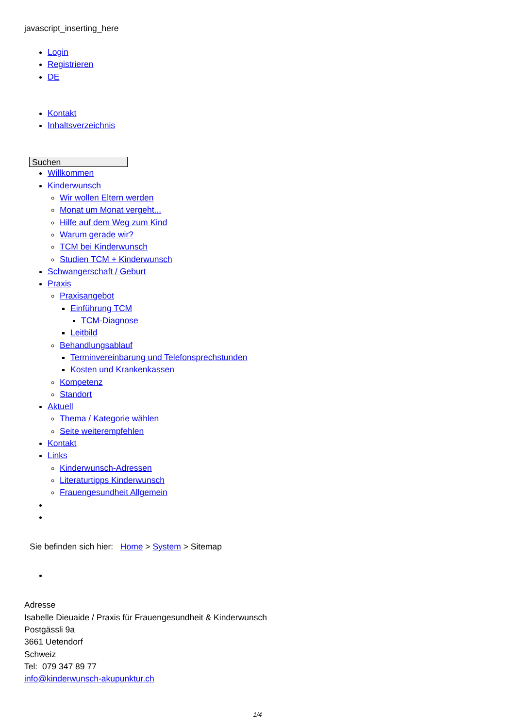javascript_inserting_here
Login
Registrieren
DE
Kontakt
Inhaltsverzeichnis
Suchen
Willkommen
Kinderwunsch
Wir wollen Eltern werden
Monat um Monat vergeht...
Hilfe auf dem Weg zum Kind
Warum gerade wir?
TCM bei Kinderwunsch
Studien TCM + Kinderwunsch
Schwangerschaft / Geburt
Praxis
Praxisangebot
Einführung TCM
TCM-Diagnose
Leitbild
Behandlungsablauf
Terminvereinbarung und Telefonsprechstunden
Kosten und Krankenkassen
Kompetenz
Standort
Aktuell
Thema / Kategorie wählen
Seite weiterempfehlen
Kontakt
Links
Kinderwunsch-Adressen
Literaturtipps Kinderwunsch
Frauengesundheit Allgemein
Sie befinden sich hier: Home > System > Sitemap
Adresse
Isabelle Dieuaide / Praxis für Frauengesundheit & Kinderwunsch
Postgässli 9a
3661 Uetendorf
Schweiz
Tel: 079 347 89 77
info@kinderwunsch-akupunktur.ch
1/4